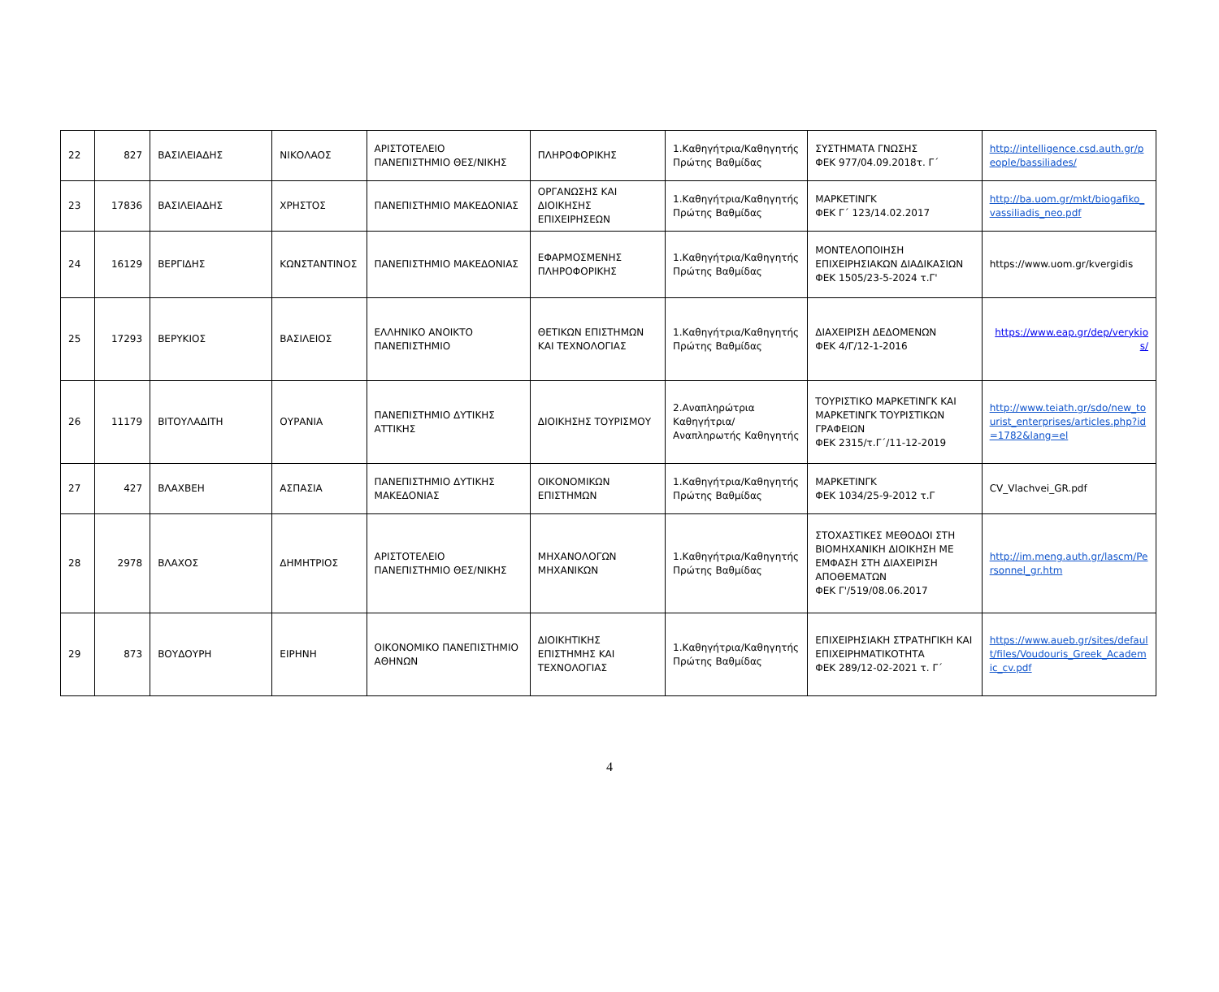| 22 | 827 | ΒΑΣΙΛΕΙΑΔΗΣ | ΝΙΚΟΛΑΟΣ | ΑΡΙΣΤΟΤΕΛΕΙΟ ΠΑΝΕΠΙΣΤΗΜΙΟ ΘΕΣ/ΝΙΚΗΣ | ΠΛΗΡΟΦΟΡΙΚΗΣ | 1.Καθηγήτρια/Καθηγητής Πρώτης Βαθμίδας | ΣΥΣΤΗΜΑΤΑ ΓΝΩΣΗΣ ΦΕΚ 977/04.09.2018τ. Γ΄ | http://intelligence.csd.auth.gr/people/bassiliades/ |
| 23 | 17836 | ΒΑΣΙΛΕΙΑΔΗΣ | ΧΡΗΣΤΟΣ | ΠΑΝΕΠΙΣΤΗΜΙΟ ΜΑΚΕΔΟΝΙΑΣ | ΟΡΓΑΝΩΣΗΣ ΚΑΙ ΔΙΟΙΚΗΣΗΣ ΕΠΙΧΕΙΡΗΣΕΩΝ | 1.Καθηγήτρια/Καθηγητής Πρώτης Βαθμίδας | ΜΑΡΚΕΤΙΝΓΚ ΦΕΚ Γ΄ 123/14.02.2017 | http://ba.uom.gr/mkt/biogafiko_vassiliadis_neo.pdf |
| 24 | 16129 | ΒΕΡΓΙΔΗΣ | ΚΩΝΣΤΑΝΤΙΝΟΣ | ΠΑΝΕΠΙΣΤΗΜΙΟ ΜΑΚΕΔΟΝΙΑΣ | ΕΦΑΡΜΟΣΜΕΝΗΣ ΠΛΗΡΟΦΟΡΙΚΗΣ | 1.Καθηγήτρια/Καθηγητής Πρώτης Βαθμίδας | ΜΟΝΤΕΛΟΠΟΙΗΣΗ ΕΠΙΧΕΙΡΗΣΙΑΚΩΝ ΔΙΑΔΙΚΑΣΙΩΝ ΦΕΚ 1505/23-5-2024 τ.Γ' | https://www.uom.gr/kvergidis |
| 25 | 17293 | ΒΕΡΥΚΙΟΣ | ΒΑΣΙΛΕΙΟΣ | ΕΛΛΗΝΙΚΟ ΑΝΟΙΚΤΟ ΠΑΝΕΠΙΣΤΗΜΙΟ | ΘΕΤΙΚΩΝ ΕΠΙΣΤΗΜΩΝ ΚΑΙ ΤΕΧΝΟΛΟΓΙΑΣ | 1.Καθηγήτρια/Καθηγητής Πρώτης Βαθμίδας | ΔΙΑΧΕΙΡΙΣΗ ΔΕΔΟΜΕΝΩΝ ΦΕΚ 4/Γ/12-1-2016 | https://www.eap.gr/dep/verykios/ |
| 26 | 11179 | ΒΙΤΟΥΛΑΔΙΤΗ | ΟΥΡΑΝΙΑ | ΠΑΝΕΠΙΣΤΗΜΙΟ ΔΥΤΙΚΗΣ ΑΤΤΙΚΗΣ | ΔΙΟΙΚΗΣΗΣ ΤΟΥΡΙΣΜΟΥ | 2.Αναπληρώτρια Καθηγήτρια/Αναπληρωτής Καθηγητής | ΤΟΥΡΙΣΤΙΚΟ ΜΑΡΚΕΤΙΝΓΚ ΚΑΙ ΜΑΡΚΕΤΙΝΓΚ ΤΟΥΡΙΣΤΙΚΩΝ ΓΡΑΦΕΙΩΝ ΦΕΚ 2315/τ.Γ΄/11-12-2019 | http://www.teiath.gr/sdo/new_tourist_enterprises/articles.php?id=1782&lang=el |
| 27 | 427 | ΒΛΑΧΒΕΗ | ΑΣΠΑΣΙΑ | ΠΑΝΕΠΙΣΤΗΜΙΟ ΔΥΤΙΚΗΣ ΜΑΚΕΔΟΝΙΑΣ | ΟΙΚΟΝΟΜΙΚΩΝ ΕΠΙΣΤΗΜΩΝ | 1.Καθηγήτρια/Καθηγητής Πρώτης Βαθμίδας | ΜΑΡΚΕΤΙΝΓΚ ΦΕΚ 1034/25-9-2012 τ.Γ | CV_Vlachvei_GR.pdf |
| 28 | 2978 | ΒΛΑΧΟΣ | ΔΗΜΗΤΡΙΟΣ | ΑΡΙΣΤΟΤΕΛΕΙΟ ΠΑΝΕΠΙΣΤΗΜΙΟ ΘΕΣ/ΝΙΚΗΣ | ΜΗΧΑΝΟΛΟΓΩΝ ΜΗΧΑΝΙΚΩΝ | 1.Καθηγήτρια/Καθηγητής Πρώτης Βαθμίδας | ΣΤΟΧΑΣΤΙΚΕΣ ΜΕΘΟΔΟΙ ΣΤΗ ΒΙΟΜΗΧΑΝΙΚΗ ΔΙΟΙΚΗΣΗ ΜΕ ΕΜΦΑΣΗ ΣΤΗ ΔΙΑΧΕΙΡΙΣΗ ΑΠΟΘΕΜΑΤΩΝ ΦΕΚ Γ'/519/08.06.2017 | http://im.meng.auth.gr/lascm/Personnel_gr.htm |
| 29 | 873 | ΒΟΥΔΟΥΡΗ | ΕΙΡΗΝΗ | ΟΙΚΟΝΟΜΙΚΟ ΠΑΝΕΠΙΣΤΗΜΙΟ ΑΘΗΝΩΝ | ΔΙΟΙΚΗΤΙΚΗΣ ΕΠΙΣΤΗΜΗΣ ΚΑΙ ΤΕΧΝΟΛΟΓΙΑΣ | 1.Καθηγήτρια/Καθηγητής Πρώτης Βαθμίδας | ΕΠΙΧΕΙΡΗΣΙΑΚΗ ΣΤΡΑΤΗΓΙΚΗ ΚΑΙ ΕΠΙΧΕΙΡΗΜΑΤΙΚΟΤΗΤΑ ΦΕΚ 289/12-02-2021 τ. Γ΄ | https://www.aueb.gr/sites/default/files/Voudouris_Greek_Academic_cv.pdf |
4